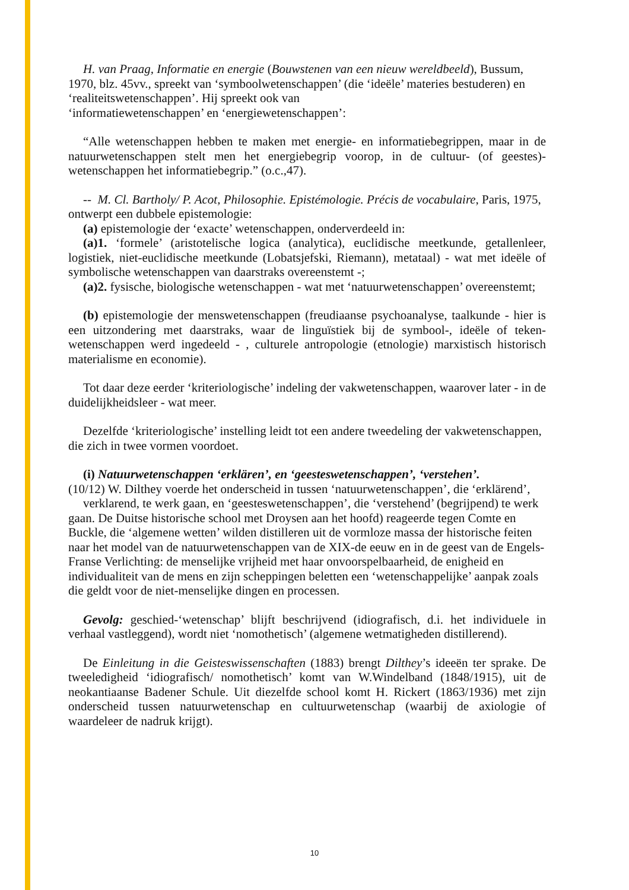H. van Praag, Informatie en energie (Bouwstenen van een nieuw wereldbeeld), Bussum, 1970, blz. 45vv., spreekt van ‘symboolwetenschappen’ (die ‘ideële’ materies bestuderen) en ‘realiteitswetenschappen’. Hij spreekt ook van
‘informatiewetenschappen’ en ‘energiewetenschappen’:
“Alle wetenschappen hebben te maken met energie- en informatiebegrippen, maar in de natuurwetenschappen stelt men het energiebegrip voorop, in de cultuur- (of geestes)-wetenschappen het informatiebegrip.” (o.c.,47).
-- M. Cl. Bartholy/ P. Acot, Philosophie. Epistémologie. Précis de vocabulaire, Paris, 1975, ontwerpt een dubbele epistemologie:
(a) epistemologie der ‘exacte’ wetenschappen, onderverdeeld in:
(a)1. ‘formele’ (aristotelische logica (analytica), euclidische meetkunde, getallenleer, logistiek, niet-euclidische meetkunde (Lobatsjefski, Riemann), metataal) - wat met ideële of symbolische wetenschappen van daarstraks overeenstemt -;
(a)2. fysische, biologische wetenschappen - wat met ‘natuurwetenschappen’ overeenstemt;
(b) epistemologie der menswetenschappen (freudiaanse psychoanalyse, taalkunde - hier is een uitzondering met daarstraks, waar de linguïstiek bij de symbool-, ideële of teken-wetenschappen werd ingedeeld - , culturele antropologie (etnologie) marxistisch historisch materialisme en economie).
Tot daar deze eerder ‘kriteriologische’ indeling der vakwetenschappen, waarover later - in de duidelijkheidsleer - wat meer.
Dezelfde ‘kriteriologische’ instelling leidt tot een andere tweedeling der vakwetenschappen, die zich in twee vormen voordoet.
(i) Natuurwetenschappen ‘erklären’, en ‘geesteswetenschappen’, ‘verstehen’.
(10/12) W. Dilthey voerde het onderscheid in tussen ‘natuurwetenschappen’, die ‘erklärend’,
verklarend, te werk gaan, en ‘geesteswetenschappen’, die ‘verstehend’ (begrijpend) te werk gaan. De Duitse historische school met Droysen aan het hoofd) reageerde tegen Comte en Buckle, die ‘algemene wetten’ wilden distilleren uit de vormloze massa der historische feiten naar het model van de natuurwetenschappen van de XIX-de eeuw en in de geest van de Engels-Franse Verlichting: de menselijke vrijheid met haar onvoorspelbaarheid, de enigheid en individualiteit van de mens en zijn scheppingen beletten een ‘wetenschappelijke’ aanpak zoals die geldt voor de niet-menselijke dingen en processen.
Gevolg: geschied-‘wetenschap’ blijft beschrijvend (idiografisch, d.i. het individuele in verhaal vastleggend), wordt niet ‘nomothetisch’ (algemene wetmatigheden distillerend).
De Einleitung in die Geisteswissenschaften (1883) brengt Dilthey’s ideeën ter sprake. De tweeledigheid ‘idiografisch/ nomothetisch’ komt van W.Windelband (1848/1915), uit de neokantiaanse Badener Schule. Uit diezelfde school komt H. Rickert (1863/1936) met zijn onderscheid tussen natuurwetenschap en cultuurwetenschap (waarbij de axiologie of waardeleer de nadruk krijgt).
10